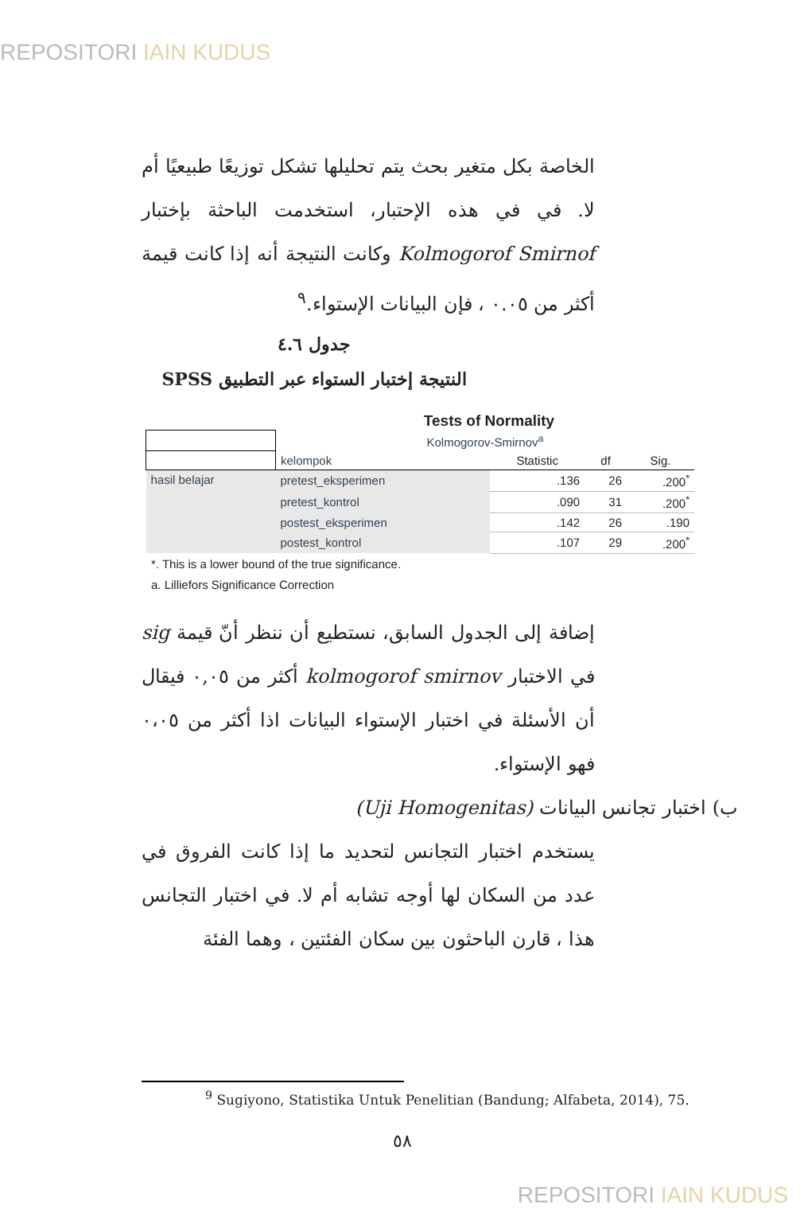REPOSITORI IAIN KUDUS
الخاصة بكل متغير بحث يتم تحليلها تشكل توزيعًا طبيعيًا أم لا. في في هذه الإحتبار، استخدمت الباحثة بإختبار Kolmogorof Smirnof وكانت النتيجة أنه إذا كانت قيمة أكثر من ٠.٠٥ ، فإن البيانات الإستواء.<sup>٩</sup>
جدول ٤.٦
النتيجة إختبار الستواء عبر التطبيق SPSS
Tests of Normality
| | Kolmogorov-Smirnov<sup>a</sup> | | | |
| | kelompok | Statistic | df | Sig. |
| hasil belajar | pretest_eksperimen | .136 | 26 | .200<sup>*</sup> |
| | pretest_kontrol | .090 | 31 | .200<sup>*</sup> |
| | postest_eksperimen | .142 | 26 | .190 |
| | postest_kontrol | .107 | 29 | .200<sup>*</sup> |
*. This is a lower bound of the true significance.
a. Lilliefors Significance Correction
إضافة إلى الجدول السابق، نستطيع أن ننظر أنّ قيمة sig في الاختبار kolmogorof smirnov أكثر من ٠,٠٥ فيقال أن الأسئلة في اختبار الإستواء البيانات اذا أكثر من ٠،٠٥ فهو الإستواء.
ب) اختبار تجانس البيانات (Uji Homogenitas)
يستخدم اختبار التجانس لتحديد ما إذا كانت الفروق في عدد من السكان لها أوجه تشابه أم لا. في اختبار التجانس هذا ، قارن الباحثون بين سكان الفئتين ، وهما الفئة
<sup>9</sup> Sugiyono, Statistika Untuk Penelitian (Bandung; Alfabeta, 2014), 75.
٥٨
REPOSITORI IAIN KUDUS